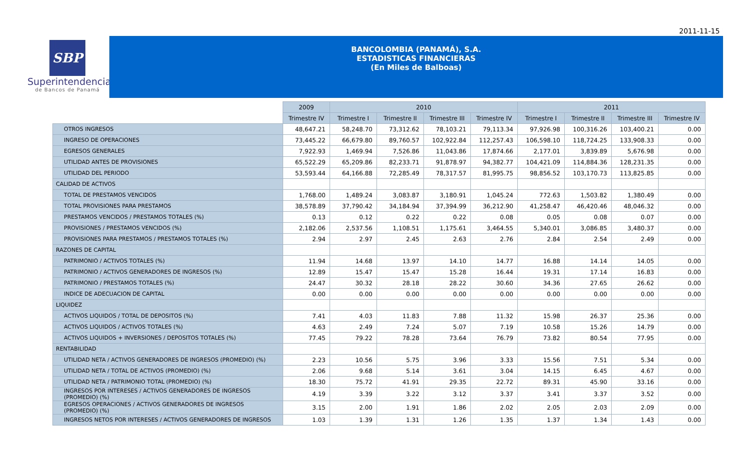2011-11-15
SBP
Superintendencia
de Bancos de Panamá
BANCOLOMBIA (PANAMÁ), S.A.
ESTADISTICAS FINANCIERAS
(En Miles de Balboas)
| | 2009 | 2010 | | | | 2011 | | | |
| | Trimestre IV | Trimestre I | Trimestre II | Trimestre III | Trimestre IV | Trimestre I | Trimestre II | Trimestre III | Trimestre IV |
| OTROS INGRESOS | 48,647.21 | 58,248.70 | 73,312.62 | 78,103.21 | 79,113.34 | 97,926.98 | 100,316.26 | 103,400.21 | 0.00 |
| INGRESO DE OPERACIONES | 73,445.22 | 66,679.80 | 89,760.57 | 102,922.84 | 112,257.43 | 106,598.10 | 118,724.25 | 133,908.33 | 0.00 |
| EGRESOS GENERALES | 7,922.93 | 1,469.94 | 7,526.86 | 11,043.86 | 17,874.66 | 2,177.01 | 3,839.89 | 5,676.98 | 0.00 |
| UTILIDAD ANTES DE PROVISIONES | 65,522.29 | 65,209.86 | 82,233.71 | 91,878.97 | 94,382.77 | 104,421.09 | 114,884.36 | 128,231.35 | 0.00 |
| UTILIDAD DEL PERIODO | 53,593.44 | 64,166.88 | 72,285.49 | 78,317.57 | 81,995.75 | 98,856.52 | 103,170.73 | 113,825.85 | 0.00 |
| CALIDAD DE ACTIVOS | | | | | | | | | |
| TOTAL DE PRESTAMOS VENCIDOS | 1,768.00 | 1,489.24 | 3,083.87 | 3,180.91 | 1,045.24 | 772.63 | 1,503.82 | 1,380.49 | 0.00 |
| TOTAL PROVISIONES PARA PRESTAMOS | 38,578.89 | 37,790.42 | 34,184.94 | 37,394.99 | 36,212.90 | 41,258.47 | 46,420.46 | 48,046.32 | 0.00 |
| PRESTAMOS VENCIDOS / PRESTAMOS TOTALES (%) | 0.13 | 0.12 | 0.22 | 0.22 | 0.08 | 0.05 | 0.08 | 0.07 | 0.00 |
| PROVISIONES / PRESTAMOS VENCIDOS (%) | 2,182.06 | 2,537.56 | 1,108.51 | 1,175.61 | 3,464.55 | 5,340.01 | 3,086.85 | 3,480.37 | 0.00 |
| PROVISIONES PARA PRESTAMOS / PRESTAMOS TOTALES (%) | 2.94 | 2.97 | 2.45 | 2.63 | 2.76 | 2.84 | 2.54 | 2.49 | 0.00 |
| RAZONES DE CAPITAL | | | | | | | | | |
| PATRIMONIO / ACTIVOS TOTALES (%) | 11.94 | 14.68 | 13.97 | 14.10 | 14.77 | 16.88 | 14.14 | 14.05 | 0.00 |
| PATRIMONIO / ACTIVOS GENERADORES DE INGRESOS (%) | 12.89 | 15.47 | 15.47 | 15.28 | 16.44 | 19.31 | 17.14 | 16.83 | 0.00 |
| PATRIMONIO / PRESTAMOS TOTALES (%) | 24.47 | 30.32 | 28.18 | 28.22 | 30.60 | 34.36 | 27.65 | 26.62 | 0.00 |
| INDICE DE ADECUACION DE CAPITAL | 0.00 | 0.00 | 0.00 | 0.00 | 0.00 | 0.00 | 0.00 | 0.00 | 0.00 |
| LIQUIDEZ | | | | | | | | | |
| ACTIVOS LIQUIDOS / TOTAL DE DEPOSITOS (%) | 7.41 | 4.03 | 11.83 | 7.88 | 11.32 | 15.98 | 26.37 | 25.36 | 0.00 |
| ACTIVOS LIQUIDOS / ACTIVOS TOTALES (%) | 4.63 | 2.49 | 7.24 | 5.07 | 7.19 | 10.58 | 15.26 | 14.79 | 0.00 |
| ACTIVOS LIQUIDOS + INVERSIONES / DEPOSITOS TOTALES (%) | 77.45 | 79.22 | 78.28 | 73.64 | 76.79 | 73.82 | 80.54 | 77.95 | 0.00 |
| RENTABILIDAD | | | | | | | | | |
| UTILIDAD NETA / ACTIVOS GENERADORES DE INGRESOS (PROMEDIO) (%) | 2.23 | 10.56 | 5.75 | 3.96 | 3.33 | 15.56 | 7.51 | 5.34 | 0.00 |
| UTILIDAD NETA / TOTAL DE ACTIVOS (PROMEDIO) (%) | 2.06 | 9.68 | 5.14 | 3.61 | 3.04 | 14.15 | 6.45 | 4.67 | 0.00 |
| UTILIDAD NETA / PATRIMONIO TOTAL (PROMEDIO) (%) | 18.30 | 75.72 | 41.91 | 29.35 | 22.72 | 89.31 | 45.90 | 33.16 | 0.00 |
| INGRESOS POR INTERESES / ACTIVOS GENERADORES DE INGRESOS (PROMEDIO) (%) | 4.19 | 3.39 | 3.22 | 3.12 | 3.37 | 3.41 | 3.37 | 3.52 | 0.00 |
| EGRESOS OPERACIONES / ACTIVOS GENERADORES DE INGRESOS (PROMEDIO) (%) | 3.15 | 2.00 | 1.91 | 1.86 | 2.02 | 2.05 | 2.03 | 2.09 | 0.00 |
| INGRESOS NETOS POR INTERESES / ACTIVOS GENERADORES DE INGRESOS | 1.03 | 1.39 | 1.31 | 1.26 | 1.35 | 1.37 | 1.34 | 1.43 | 0.00 |